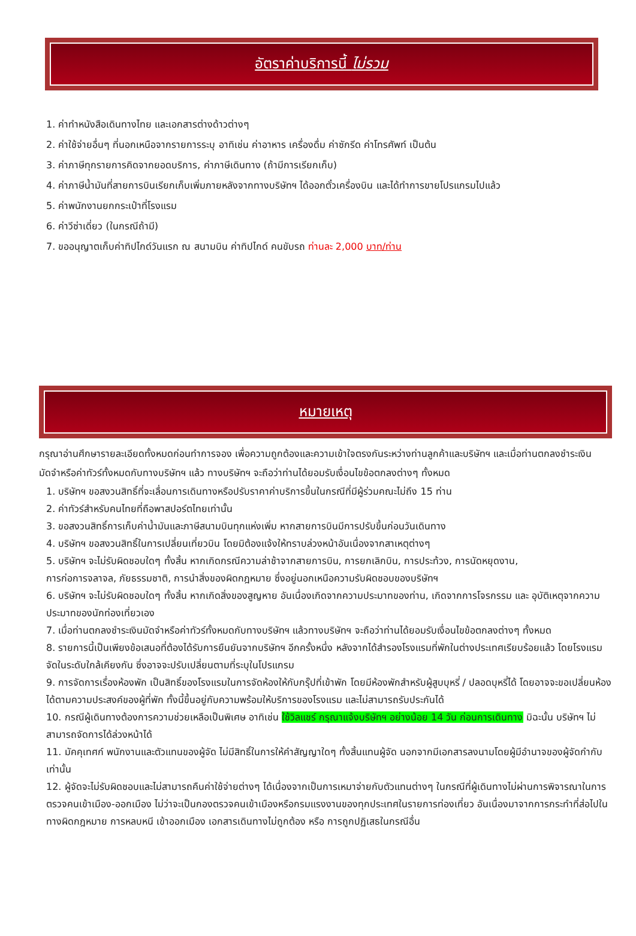อัตราค่าบริการนี้ ไม่รวม
1. ค่าทำหนังสือเดินทางไทย และเอกสารต่างด้าวต่างๆ
2. ค่าใช้จ่ายอื่นๆ ที่นอกเหนือจากรายการระบุ อาทิเช่น ค่าอาหาร เครื่องดื่ม ค่าซักรีด ค่าโทรศัพท์ เป็นต้น
3. ค่าภาษีทุกรายการคิดจากยอดบริการ, ค่าภาษีเดินทาง (ถ้ามีการเรียกเก็บ)
4. ค่าภาษีน้ำมันที่สายการบินเรียกเก็บเพิ่มภายหลังจากทางบริษัทฯ ได้ออกตั๋วเครื่องบิน และได้ทำการขายโปรแกรมไปแล้ว
5. ค่าพนักงานยกกระเป๋าที่โรงแรม
6. ค่าวีซ่าเดี่ยว (ในกรณีถ้ามี)
7. ขออนุญาตเก็บค่าทิปไกด์วันแรก ณ สนามบิน ค่าทิปไกด์ คนขับรถ ท่านละ 2,000 บาท/ท่าน
หมายเหตุ
กรุณาอ่านศึกษารายละเอียดทั้งหมดก่อนทำการจอง เพื่อความถูกต้องและความเข้าใจตรงกันระหว่างท่านลูกค้าและบริษัทฯ และเมื่อท่านตกลงชำระเงินมัดจำหรือค่าทัวร์ทั้งหมดกับทางบริษัทฯ แล้ว ทางบริษัทฯ จะถือว่าท่านได้ยอมรับเงื่อนไขข้อตกลงต่างๆ ทั้งหมด
1. บริษัทฯ ขอสงวนสิทธิ์ที่จะเลื่อนการเดินทางหรือปรับราคาค่าบริการขึ้นในกรณีที่มีผู้ร่วมคณะไม่ถึง 15 ท่าน
2. ค่าทัวร์สำหรับคนไทยที่ถือพาสปอร์ตไทยเท่านั้น
3. ขอสงวนสิทธิ์การเก็บค่าน้ำมันและภาษีสนามบินทุกแห่งเพิ่ม หากสายการบินมีการปรับขึ้นก่อนวันเดินทาง
4. บริษัทฯ ขอสงวนสิทธิ์ในการเปลี่ยนเที่ยวบิน โดยมิต้องแจ้งให้ทราบล่วงหน้าอันเนื่องจากสาเหตุต่างๆ
5. บริษัทฯ จะไม่รับผิดชอบใดๆ ทั้งสิ้น หากเกิดกรณีความล่าช้าจากสายการบิน, การยกเลิกบิน, การประท้วง, การนัดหยุดงาน,
การก่อการจลาจล, ภัยธรรมชาติ, การนำสิ่งของผิดกฎหมาย ซึ่งอยู่นอกเหนือความรับผิดชอบของบริษัทฯ
6. บริษัทฯ จะไม่รับผิดชอบใดๆ ทั้งสิ้น หากเกิดสิ่งของสูญหาย อันเนื่องเกิดจากความประมาทของท่าน, เกิดจากการโจรกรรม และ อุบัติเหตุจากความประมาทของนักท่องเที่ยวเอง
7. เมื่อท่านตกลงชำระเงินมัดจำหรือค่าทัวร์ทั้งหมดกับทางบริษัทฯ แล้วทางบริษัทฯ จะถือว่าท่านได้ยอมรับเงื่อนไขข้อตกลงต่างๆ ทั้งหมด
8. รายการนี้เป็นเพียงข้อเสนอที่ต้องได้รับการยืนยันจากบริษัทฯ อีกครั้งหนึ่ง หลังจากได้สำรองโรงแรมที่พักในต่างประเทศเรียบร้อยแล้ว โดยโรงแรมจัดในระดับใกล้เคียงกัน ซึ่งอาจจะปรับเปลี่ยนตามที่ระบุในโปรแกรม
9. การจัดการเรื่องห้องพัก เป็นสิทธิ์ของโรงแรมในการจัดห้องให้กับกรุ๊ปที่เข้าพัก โดยมีห้องพักสำหรับผู้สูบบุหรี่ / ปลอดบุหรี่ได้ โดยอาจจะขอเปลี่ยนห้องได้ตามความประสงค์ของผู้ที่พัก ทั้งนี้ขึ้นอยู่กับความพร้อมให้บริการของโรงแรม และไม่สามารถรับประกันได้
10. กรณีผู้เดินทางต้องการความช่วยเหลือเป็นพิเศษ อาทิเช่น ใช้วิลแชร์ กรุณาแจ้งบริษัทฯ อย่างน้อย 14 วัน ก่อนการเดินทาง มิฉะนั้น บริษัทฯ ไม่สามารถจัดการได้ล่วงหน้าได้
11. มัคคุเทศก์ พนักงานและตัวแทนของผู้จัด ไม่มีสิทธิ์ในการให้คำสัญญาใดๆ ทั้งสิ้นแทนผู้จัด นอกจากมีเอกสารลงนามโดยผู้มีอำนาจของผู้จัดกำกับเท่านั้น
12. ผู้จัดจะไม่รับผิดชอบและไม่สามารถคืนค่าใช้จ่ายต่างๆ ได้เนื่องจากเป็นการเหมาจ่ายกับตัวแทนต่างๆ ในกรณีที่ผู้เดินทางไม่ผ่านการพิจารณาในการตรวจคนเข้าเมือง-ออกเมือง ไม่ว่าจะเป็นกองตรวจคนเข้าเมืองหรือกรมแรงงานของทุกประเทศในรายการท่องเที่ยว อันเนื่องมาจากการกระทำที่ส่อไปในทางผิดกฎหมาย การหลบหนี เข้าออกเมือง เอกสารเดินทางไม่ถูกต้อง หรือ การถูกปฏิเสธในกรณีอื่น